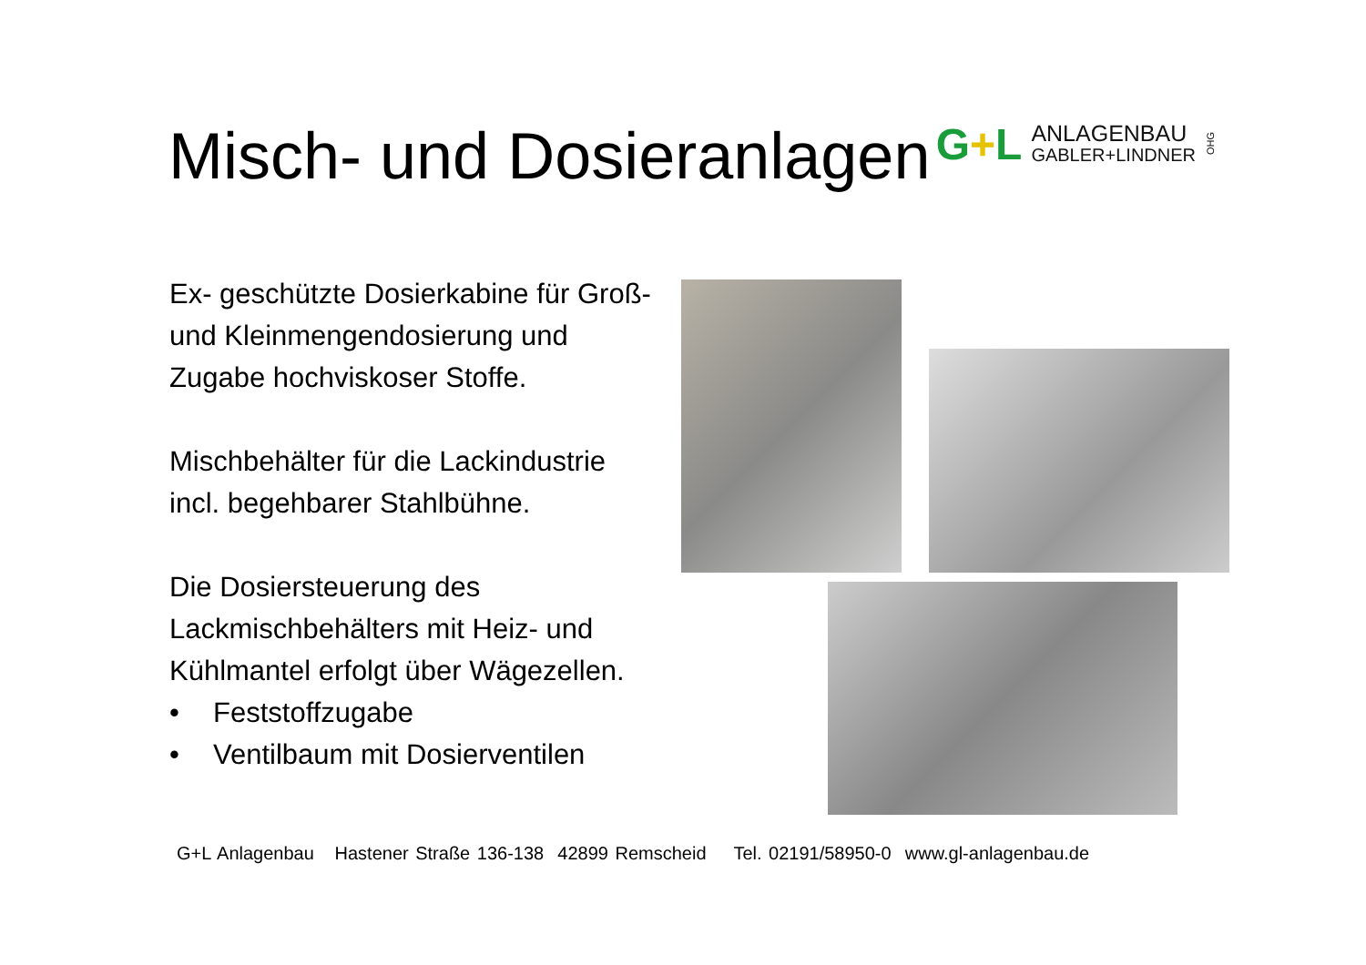Misch- und Dosieranlagen
G+L
ANLAGENBAU
GABLER+LINDNER
OHG
Ex- geschützte Dosierkabine für Groß- und Kleinmengendosierung und Zugabe hochviskoser Stoffe.
Mischbehälter für die Lackindustrie incl. begehbarer Stahlbühne.
Die Dosiersteuerung des Lackmischbehälters mit Heiz- und Kühlmantel erfolgt über Wägezellen.
• Feststoffzugabe
• Ventilbaum mit Dosierventilen
G+L Anlagenbau Hastener Straße 136-138 42899 Remscheid Tel. 02191/58950-0 www.gl-anlagenbau.de